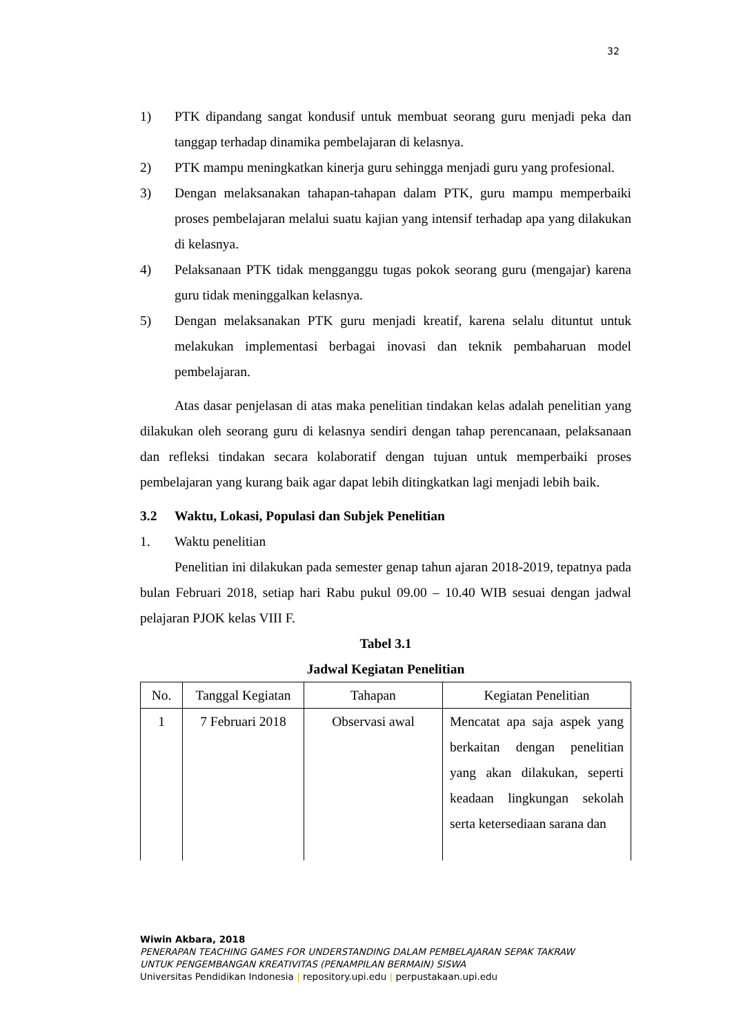32
1) PTK dipandang sangat kondusif untuk membuat seorang guru menjadi peka dan tanggap terhadap dinamika pembelajaran di kelasnya.
2) PTK mampu meningkatkan kinerja guru sehingga menjadi guru yang profesional.
3) Dengan melaksanakan tahapan-tahapan dalam PTK, guru mampu memperbaiki proses pembelajaran melalui suatu kajian yang intensif terhadap apa yang dilakukan di kelasnya.
4) Pelaksanaan PTK tidak mengganggu tugas pokok seorang guru (mengajar) karena guru tidak meninggalkan kelasnya.
5) Dengan melaksanakan PTK guru menjadi kreatif, karena selalu dituntut untuk melakukan implementasi berbagai inovasi dan teknik pembaharuan model pembelajaran.
Atas dasar penjelasan di atas maka penelitian tindakan kelas adalah penelitian yang dilakukan oleh seorang guru di kelasnya sendiri dengan tahap perencanaan, pelaksanaan dan refleksi tindakan secara kolaboratif dengan tujuan untuk memperbaiki proses pembelajaran yang kurang baik agar dapat lebih ditingkatkan lagi menjadi lebih baik.
3.2 Waktu, Lokasi, Populasi dan Subjek Penelitian
1. Waktu penelitian
Penelitian ini dilakukan pada semester genap tahun ajaran 2018-2019, tepatnya pada bulan Februari 2018, setiap hari Rabu pukul 09.00 – 10.40 WIB sesuai dengan jadwal pelajaran PJOK kelas VIII F.
Tabel 3.1
Jadwal Kegiatan Penelitian
| No. | Tanggal Kegiatan | Tahapan | Kegiatan Penelitian |
| --- | --- | --- | --- |
| 1 | 7 Februari 2018 | Observasi awal | Mencatat apa saja aspek yang berkaitan dengan penelitian yang akan dilakukan, seperti keadaan lingkungan sekolah serta ketersediaan sarana dan |
Wiwin Akbara, 2018
PENERAPAN TEACHING GAMES FOR UNDERSTANDING DALAM PEMBELAJARAN SEPAK TAKRAW
UNTUK PENGEMBANGAN KREATIVITAS (PENAMPILAN BERMAIN) SISWA
Universitas Pendidikan Indonesia | repository.upi.edu | perpustakaan.upi.edu